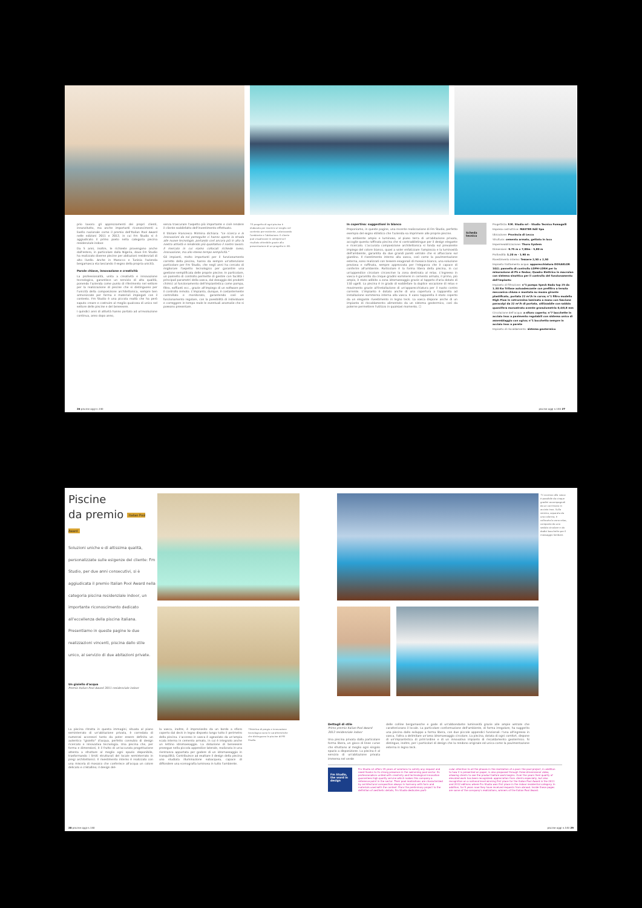prio lavoro: gli apprezzamenti dei propri clienti, innanzitutto, ma anche importanti riconoscimenti a livello nazionale come il premio dell'Italian Pool Award nelle edizioni 2011 e 2012, in cui Fm Studio si è aggiudicato il primo posto nella categoria piscina residenziale indoor.
Da 5 anni, inoltre, le richieste provengono anche dall'estero, in particolare dalla Nigeria, dove Fm Studio ha realizzato diverse piscine per abitazioni residenziali di alto livello. Anche in Marocco e Tunisia l'azienda bergamasca sta lasciando il segno della propria unicità.
Parole chiave, innovazione e creatività
La professionalità, unita a creatività e innovazione tecnologica, garantisce un servizio di alta qualità, ponendo l'azienda come punto di riferimento nel settore per la realizzazione di piscine che si distinguono per l'unicità della composizione architettonica, sempre ben armonizzate per forma e materiali impiegati con il contesto. Fm Studio è una piccola realtà che ha però saputo creare e costruire al meglio qualcosa di unico nel settore delle piscine e del benessere.
I quindici anni di attività hanno portato ad un'evoluzione continua, anno dopo anno,
senza trascurare l'aspetto più importante e cioè rendere il cliente soddisfatto dell'investimento effettuato.
Il titolare Francesco Mirmina dichiara: "Le ricerca e le innovazioni da noi perseguite ci hanno aperto la strada alle nuove tecnologie, portando così ancora più in alto la nostra attività e rendendo più qualitativo il nostro lavoro. Il mercato in cui siamo collocati richiede lusso, innovazione, ma allo stesso tempo semplicità."
Gli impianti, molto importanti per il funzionamento corretto della piscina, hanno da sempre un'attenzione particolare per Fm Studio, che negli anni ha cercato di migliorare l'aspetto tecnologico per garantire una gestione semplificata delle proprie piscine. In particolare, un pannello di controllo permette di gestire con facilità i principali parametri della vasca, dal dosaggio dei prodotti chimici al funzionamento dell'impiantistica come pompa, filtro, soffianti ecc., grazie all'impiego di un software per il controllo remoto. L'impianto, dunque, è costantemente controllato e monitorato, garantendo così un funzionamento regolare, con la possibilità di individuare e correggere in tempo reale le eventuali anomalie che si possono presentare.
↑Il progetto di ogni piscina è elaborato per inserirsi al meglio nel contesto pre-esistente, valorizzando l'ambiente e l'abitazione. Il cliente può visualizzare in anteprima il risultato ottenibile grazie alla presentazione di un progetto in 3D.
In copertina: suggestioni in bianco
Proponiamo, in queste pagine, una recente realizzazione di Fm Studio, perfetto esempio del segno stilistico che l'azienda sa imprimere alle proprie piscine.
Un ambiente ampio e luminoso, al piano terra di un'abitazione privata, accoglie questa raffinata piscina che si contraddistingue per il design elegante e ricercato. L'accurata composizione architettonica si fonda sul prevalente impiego del colore bianco, quasi a voler enfatizzare l'ampiezza e la luminosità dell'ambiente, garantita da due grandi pareti vetrate che si affacciano sul giardino. Il rivestimento interno alla vasca, così come la pavimentazione esterna, sono realizzati con tessere esagonali di mosaico bianco, una soluzione preziosa e raffinata, sempre apprezzata per l'eleganza che è capace di conferire all'ambiente. Particolare è la forma libera della piscina, in cui un'appendice circolare circoscrive la zona destinata al relax. L'ingresso in vasca è garantito da cinque gradini sommersi in cemento armato, il primo, più ampio, è stato adibito a zona idromassaggio grazie al tappeto d'aria dotato di 110 ugelli. La piscina è in grado di soddisfare la duplice vocazione di relax e movimento grazie all'installazione di un'apparecchiatura per il nuoto contro corrente. L'impianto è dotato anche di una copertura a tapparella ad installazione sommersa interna alla vasca. Il vano tapparella è stato coperto da un elegante rivestimento in legno teck. La vasca dispone anche di un impianto di riscaldamento alimentato da un sistema geotermico, così da poterne permettere l'utilizzo in qualsiasi momento. ☐
Scheda tecnica
Progettista: F.M. Studio srl - Studio Tecnico Fumagalli
Impresa costruttrice: MASTER Edil Spa
Ubicazione: Provincia di Lecco
Struttura: cemento armato, gettato in loco
Impermeabilizzazione: Thoro System
Dimensioni: 9.75 m x 7,00m - 5,80 m
Profondità: 1.20 m - 1.90 m
Rivestimento interno: Tessere 2,50 x 2,50
Impianto trattamento acqua: apparecchiatura DOSAKLOR 10/2; pannello di controllo LDPH-LDRH per la misurazione di Ph e Redox; Quadro Elettrico in macrolan con sistema sinottico per il controllo del funzionamento dell'impianto
Impianto di filtrazione: n°1 pompa Speck Badu top 25 da 1.30 Kw Trifase autoadescante con prefiltro a tenuta meccanica chiusa e montata su mozzo girante plastificato, portata 22 m³/h in curva; n°1 filtro modello High Flow in vetroresina laminato a mano con fascione paracolpi da 22 m³/h di portata, utilizzabile con sabbia quarzifera monostrato avente granulometria 0,4/0,8 mm
Circolazione dell'acqua: a sfioro coperto; n°7 bocchette in acciaio inox a pavimento regolabili con sistema unico di assemblaggio con ogiva; n°1 bocchetta sempre in acciaio inox a parete
Impianto di riscaldamento: sistema geotermico
26 piscine oggi n.140 piscine oggi n.140 27
Piscine
da premio Italian Pool Award
Soluzioni uniche e di altissima qualità, personalizzate sulle esigenze del cliente: Fm Studio, per due anni consecutivi, si è aggiudicata il premio Italian Pool Award nella categoria piscina residenziale indoor, un importante riconoscimento dedicato all'eccellenza della piscina italiana. Presentiamo in queste pagine le due realizzazioni vincenti, piscina dallo stile unico, al servizio di due abitazioni private.
Un gioiello d'acqua
Premio Italian Pool Award 2011 residenziale indoor
↑L'accesso alla vasca è possibile da cinque gradini accompagnati da un corrimano in acciaio inox. Sulla sinistra, separata da una colonna, è collocata la zona relax, composta da una seduta circolare e da dodici bocchette per il massaggio lombare.
La piscina ritratta in questa immagini, situata al piano seminterrato di un'abitazione privata, è corredata di numerosi accessori tanto da poter essere definita un autentico "gioiello" d'acqua, perfetto connubio di design ricercato e innovativa tecnologia. Una piscina che, per forma e dimensioni, è il frutto di un'accurata progettazione attenta a sfruttare al meglio ogni spazio disponibile, trasformando i limiti strutturali del locale seminterrato in pregi architettonici. Il rivestimento interno è realizzato con una miscela di mosaico che conferisce all'acqua un colore delicato e cristallino; il design del-
la vasca, inoltre, è impreziosito da un bordo a sfioro coperto dal deck in legno disposto lungo tutto il perimetro della piscina. L'accesso in vasca è agevolato da un'ampia scala interna in cemento armato, in cui è integrato anche un lettino idromassaggio. La dotazione di benessere prosegue nella piccola appendice laterale, realizzata in una rientranza appartata per godere di un idromassaggio in tranquillità. Contribuisce ad esaltare il design della piscina uno studiata illuminazione subacquea, capace di diffondere una scenografia luminosa in tutto l'ambiente.
↑Estetica di pregio e innovazione tecnologica sono le caratteristiche che distinguono le piscine di FM Studio.
Dettagli di stile
Primo premio Italian Pool Award 2012 residenziale indoor
Una piscina privata dalla particolare forma libera, un gioco di linee curve che sfruttano al meglio ogni singolo spazio a disposizione. La piscina è al servizio di un'abitazione privata immersa nel verde
delle colline bergamasche e gode di un'abbondante luminosità grazie alle ampie vetrate che caratterizzano il locale. La particolare conformazione dell'ambiente, di forma irregolare, ha suggerito una piscina dallo sviluppo a forma libera, con due piccole appendici funzionali: l'una all'ingresso in vasca, l'altra a delimitare un'area idromassaggio circolare. La piscina, dotata di ogni comfort, dispone di un'impiantistica di prim'ordine e di un innovativo impianto di riscaldamento geotermico. Si distingue, inoltre, per i particolari di design che la rendono originale ed unica come la pavimentazione esterna in legno teck.
Fm Studio, the word in design
Fm Studio srl offers 15 years of solutions to satisfy any request and need thanks to its strong presence in the swimming pool sector. Its professionalism united with creativity and technological innovation guarantees high quality service which makes this company a reference point in the sector. Their pool realizations are characterized by architectural composition always in harmony with form and materials used with the context. From the preliminary project to the definition of aesthetic details, Fm Studio dedicates parti-
cular attention to all the phases in the realization of a pool: the pool project, in addition to how it is presented on paper, is also proposed through three-dimensional video, allowing clients to see the product before work begins. Over the years their quality of elevated work has been recognized: appreciation from clients especially, but also recognition on a national level winning first place for the Italian Pool Award in the 2011 and 2012 editions where Fm Studio won first place in the indoor residential category. In addition, for 5 years now they have received requests from abroad. Inside these pages are some of the company's realizations, winners of the Italian Pool Award.
28 piscine oggi n.140 piscine oggi n.140 29